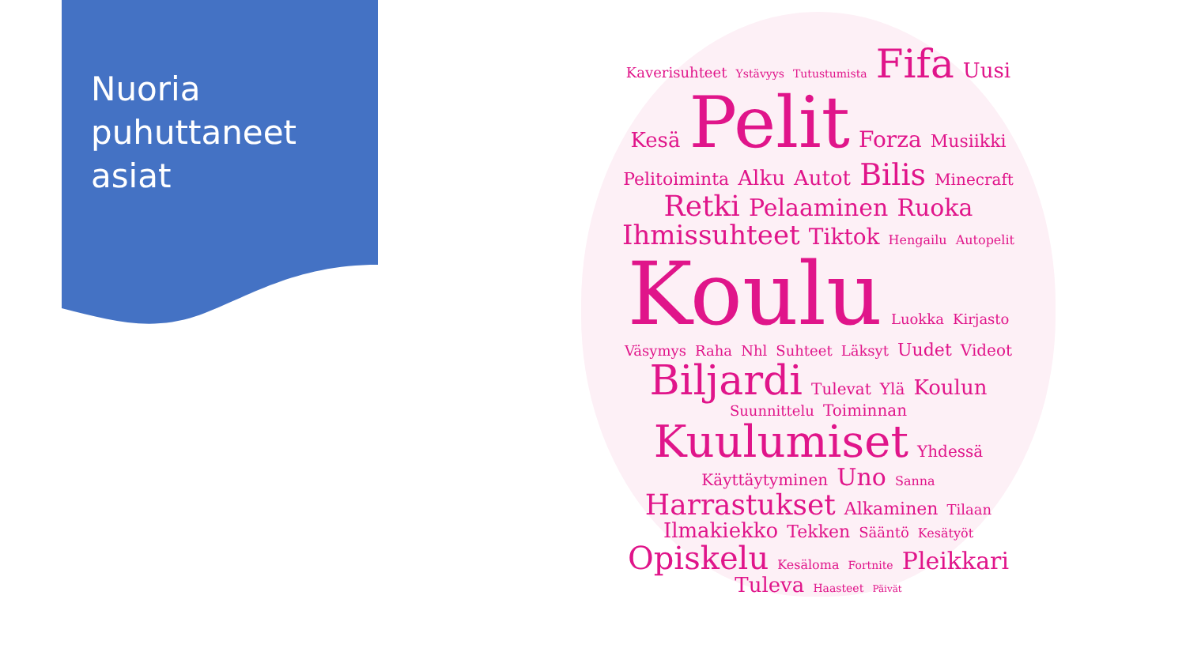Nuoria
puhuttaneet
asiat
Kaverisuhteet Ystävyys Tutustumista Fifa Uusi Kesä Pelit Forza Musiikki Pelitoiminta Alku Autot Bilis Minecraft Retki Pelaaminen Ruoka Ihmissuhteet Tiktok Hengailu Autopelit Koulu Luokka Kirjasto Väsymys Raha Nhl Suhteet Läksyt Uudet Videot Biljardi Tulevat Ylä Koulun Suunnittelu Toiminnan Kuulumiset Yhdessä Käyttäytyminen Uno Sanna Harrastukset Alkaminen Tilaan Ilmakiekko Tekken Sääntö Kesätyöt Opiskelu Kesäloma Fortnite Pleikkari Tuleva Haasteet Päivät